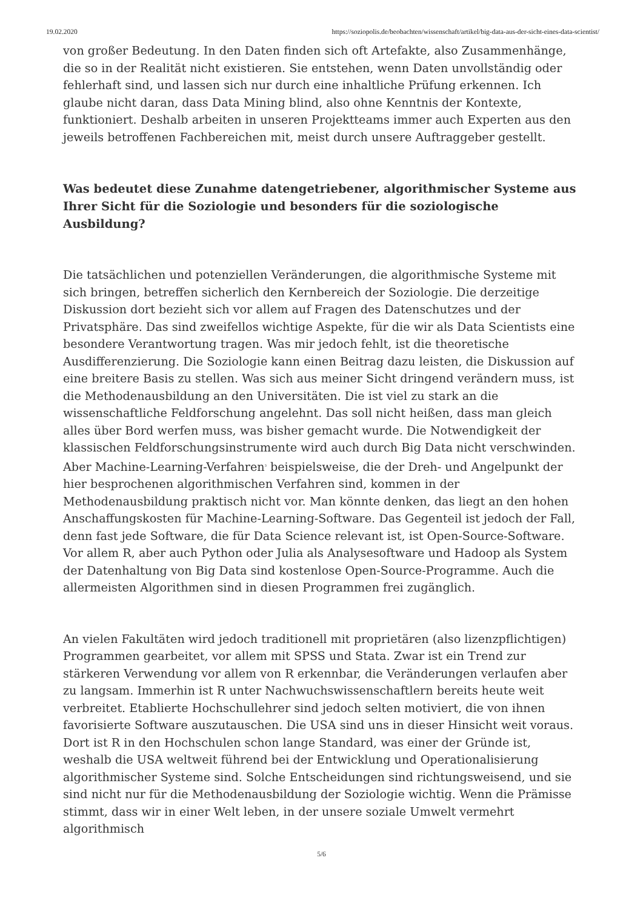19.02.2020 https://soziopolis.de/beobachten/wissenschaft/artikel/big-data-aus-der-sicht-eines-data-scientist/
von großer Bedeutung. In den Daten finden sich oft Artefakte, also Zusammenhänge, die so in der Realität nicht existieren. Sie entstehen, wenn Daten unvollständig oder fehlerhaft sind, und lassen sich nur durch eine inhaltliche Prüfung erkennen. Ich glaube nicht daran, dass Data Mining blind, also ohne Kenntnis der Kontexte, funktioniert. Deshalb arbeiten in unseren Projektteams immer auch Experten aus den jeweils betroffenen Fachbereichen mit, meist durch unsere Auftraggeber gestellt.
Was bedeutet diese Zunahme datengetriebener, algorithmischer Systeme aus Ihrer Sicht für die Soziologie und besonders für die soziologische Ausbildung?
Die tatsächlichen und potenziellen Veränderungen, die algorithmische Systeme mit sich bringen, betreffen sicherlich den Kernbereich der Soziologie. Die derzeitige Diskussion dort bezieht sich vor allem auf Fragen des Datenschutzes und der Privatsphäre. Das sind zweifellos wichtige Aspekte, für die wir als Data Scientists eine besondere Verantwortung tragen. Was mir jedoch fehlt, ist die theoretische Ausdifferenzierung. Die Soziologie kann einen Beitrag dazu leisten, die Diskussion auf eine breitere Basis zu stellen. Was sich aus meiner Sicht dringend verändern muss, ist die Methodenausbildung an den Universitäten. Die ist viel zu stark an die wissenschaftliche Feldforschung angelehnt. Das soll nicht heißen, dass man gleich alles über Bord werfen muss, was bisher gemacht wurde. Die Notwendigkeit der klassischen Feldforschungsinstrumente wird auch durch Big Data nicht verschwinden. Aber Machine-Learning-Verfahren<sup>3</sup> beispielsweise, die der Dreh- und Angelpunkt der hier besprochenen algorithmischen Verfahren sind, kommen in der Methodenausbildung praktisch nicht vor. Man könnte denken, das liegt an den hohen Anschaffungskosten für Machine-Learning-Software. Das Gegenteil ist jedoch der Fall, denn fast jede Software, die für Data Science relevant ist, ist Open-Source-Software. Vor allem R, aber auch Python oder Julia als Analysesoftware und Hadoop als System der Datenhaltung von Big Data sind kostenlose Open-Source-Programme. Auch die allermeisten Algorithmen sind in diesen Programmen frei zugänglich.
An vielen Fakultäten wird jedoch traditionell mit proprietären (also lizenzpflichtigen) Programmen gearbeitet, vor allem mit SPSS und Stata. Zwar ist ein Trend zur stärkeren Verwendung vor allem von R erkennbar, die Veränderungen verlaufen aber zu langsam. Immerhin ist R unter Nachwuchswissenschaftlern bereits heute weit verbreitet. Etablierte Hochschullehrer sind jedoch selten motiviert, die von ihnen favorisierte Software auszutauschen. Die USA sind uns in dieser Hinsicht weit voraus. Dort ist R in den Hochschulen schon lange Standard, was einer der Gründe ist, weshalb die USA weltweit führend bei der Entwicklung und Operationalisierung algorithmischer Systeme sind. Solche Entscheidungen sind richtungsweisend, und sie sind nicht nur für die Methodenausbildung der Soziologie wichtig. Wenn die Prämisse stimmt, dass wir in einer Welt leben, in der unsere soziale Umwelt vermehrt algorithmisch
5/6